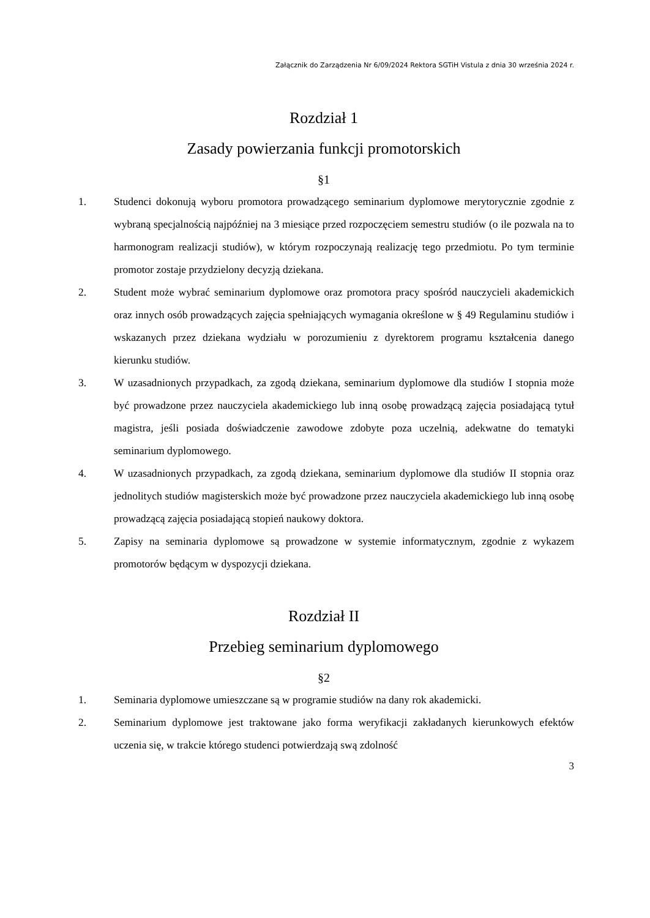Załącznik do Zarządzenia Nr 6/09/2024 Rektora SGTiH Vistula z dnia 30 września 2024 r.
Rozdział 1
Zasady powierzania funkcji promotorskich
§1
1. Studenci dokonują wyboru promotora prowadzącego seminarium dyplomowe merytorycznie zgodnie z wybraną specjalnością najpóźniej na 3 miesiące przed rozpoczęciem semestru studiów (o ile pozwala na to harmonogram realizacji studiów), w którym rozpoczynają realizację tego przedmiotu. Po tym terminie promotor zostaje przydzielony decyzją dziekana.
2. Student może wybrać seminarium dyplomowe oraz promotora pracy spośród nauczycieli akademickich oraz innych osób prowadzących zajęcia spełniających wymagania określone w § 49 Regulaminu studiów i wskazanych przez dziekana wydziału w porozumieniu z dyrektorem programu kształcenia danego kierunku studiów.
3. W uzasadnionych przypadkach, za zgodą dziekana, seminarium dyplomowe dla studiów I stopnia może być prowadzone przez nauczyciela akademickiego lub inną osobę prowadzącą zajęcia posiadającą tytuł magistra, jeśli posiada doświadczenie zawodowe zdobyte poza uczelnią, adekwatne do tematyki seminarium dyplomowego.
4. W uzasadnionych przypadkach, za zgodą dziekana, seminarium dyplomowe dla studiów II stopnia oraz jednolitych studiów magisterskich może być prowadzone przez nauczyciela akademickiego lub inną osobę prowadzącą zajęcia posiadającą stopień naukowy doktora.
5. Zapisy na seminaria dyplomowe są prowadzone w systemie informatycznym, zgodnie z wykazem promotorów będącym w dyspozycji dziekana.
Rozdział II
Przebieg seminarium dyplomowego
§2
1. Seminaria dyplomowe umieszczane są w programie studiów na dany rok akademicki.
2. Seminarium dyplomowe jest traktowane jako forma weryfikacji zakładanych kierunkowych efektów uczenia się, w trakcie którego studenci potwierdzają swą zdolność
3